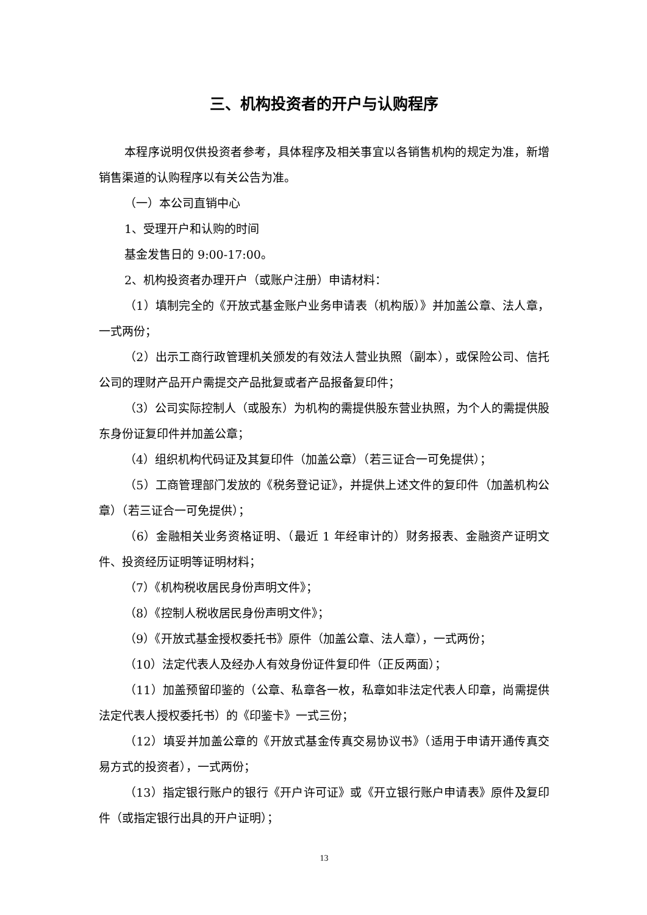三、机构投资者的开户与认购程序
本程序说明仅供投资者参考，具体程序及相关事宜以各销售机构的规定为准，新增销售渠道的认购程序以有关公告为准。
（一）本公司直销中心
1、受理开户和认购的时间
基金发售日的 9:00-17:00。
2、机构投资者办理开户（或账户注册）申请材料：
（1）填制完全的《开放式基金账户业务申请表（机构版）》并加盖公章、法人章，一式两份；
（2）出示工商行政管理机关颁发的有效法人营业执照（副本），或保险公司、信托公司的理财产品开户需提交产品批复或者产品报备复印件；
（3）公司实际控制人（或股东）为机构的需提供股东营业执照，为个人的需提供股东身份证复印件并加盖公章；
（4）组织机构代码证及其复印件（加盖公章）（若三证合一可免提供）；
（5）工商管理部门发放的《税务登记证》，并提供上述文件的复印件（加盖机构公章）（若三证合一可免提供）；
（6）金融相关业务资格证明、（最近 1 年经审计的）财务报表、金融资产证明文件、投资经历证明等证明材料；
（7）《机构税收居民身份声明文件》；
（8）《控制人税收居民身份声明文件》；
（9）《开放式基金授权委托书》原件（加盖公章、法人章），一式两份；
（10）法定代表人及经办人有效身份证件复印件（正反两面）；
（11）加盖预留印鉴的（公章、私章各一枚，私章如非法定代表人印章，尚需提供法定代表人授权委托书）的《印鉴卡》一式三份；
（12）填妥并加盖公章的《开放式基金传真交易协议书》（适用于申请开通传真交易方式的投资者），一式两份；
（13）指定银行账户的银行《开户许可证》或《开立银行账户申请表》原件及复印件（或指定银行出具的开户证明）；
13